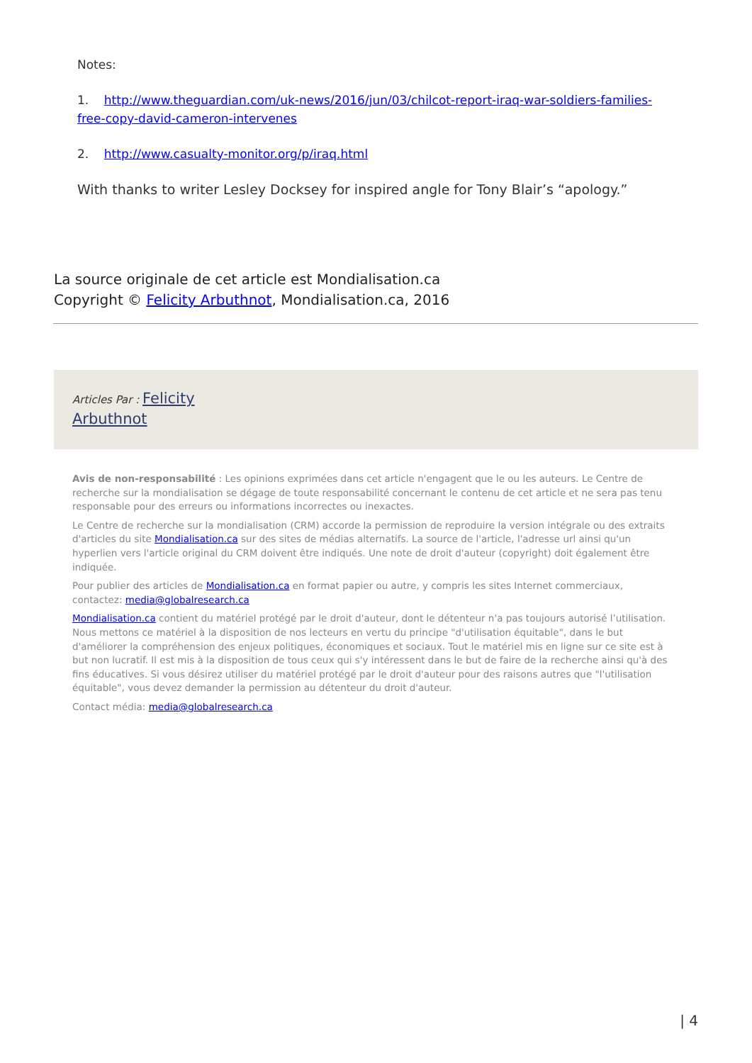Notes:
1. http://www.theguardian.com/uk-news/2016/jun/03/chilcot-report-iraq-war-soldiers-families-free-copy-david-cameron-intervenes
2. http://www.casualty-monitor.org/p/iraq.html
With thanks to writer Lesley Docksey for inspired angle for Tony Blair’s “apology.”
La source originale de cet article est Mondialisation.ca
Copyright © Felicity Arbuthnot, Mondialisation.ca, 2016
Articles Par : Felicity
Arbuthnot
Avis de non-responsabilité : Les opinions exprimées dans cet article n'engagent que le ou les auteurs. Le Centre de recherche sur la mondialisation se dégage de toute responsabilité concernant le contenu de cet article et ne sera pas tenu responsable pour des erreurs ou informations incorrectes ou inexactes.
Le Centre de recherche sur la mondialisation (CRM) accorde la permission de reproduire la version intégrale ou des extraits d'articles du site Mondialisation.ca sur des sites de médias alternatifs. La source de l'article, l'adresse url ainsi qu'un hyperlien vers l'article original du CRM doivent être indiqués. Une note de droit d'auteur (copyright) doit également être indiquée.
Pour publier des articles de Mondialisation.ca en format papier ou autre, y compris les sites Internet commerciaux, contactez: media@globalresearch.ca
Mondialisation.ca contient du matériel protégé par le droit d'auteur, dont le détenteur n'a pas toujours autorisé l’utilisation. Nous mettons ce matériel à la disposition de nos lecteurs en vertu du principe "d'utilisation équitable", dans le but d'améliorer la compréhension des enjeux politiques, économiques et sociaux. Tout le matériel mis en ligne sur ce site est à but non lucratif. Il est mis à la disposition de tous ceux qui s'y intéressent dans le but de faire de la recherche ainsi qu'à des fins éducatives. Si vous désirez utiliser du matériel protégé par le droit d'auteur pour des raisons autres que "l'utilisation équitable", vous devez demander la permission au détenteur du droit d'auteur.
Contact média: media@globalresearch.ca
| 4